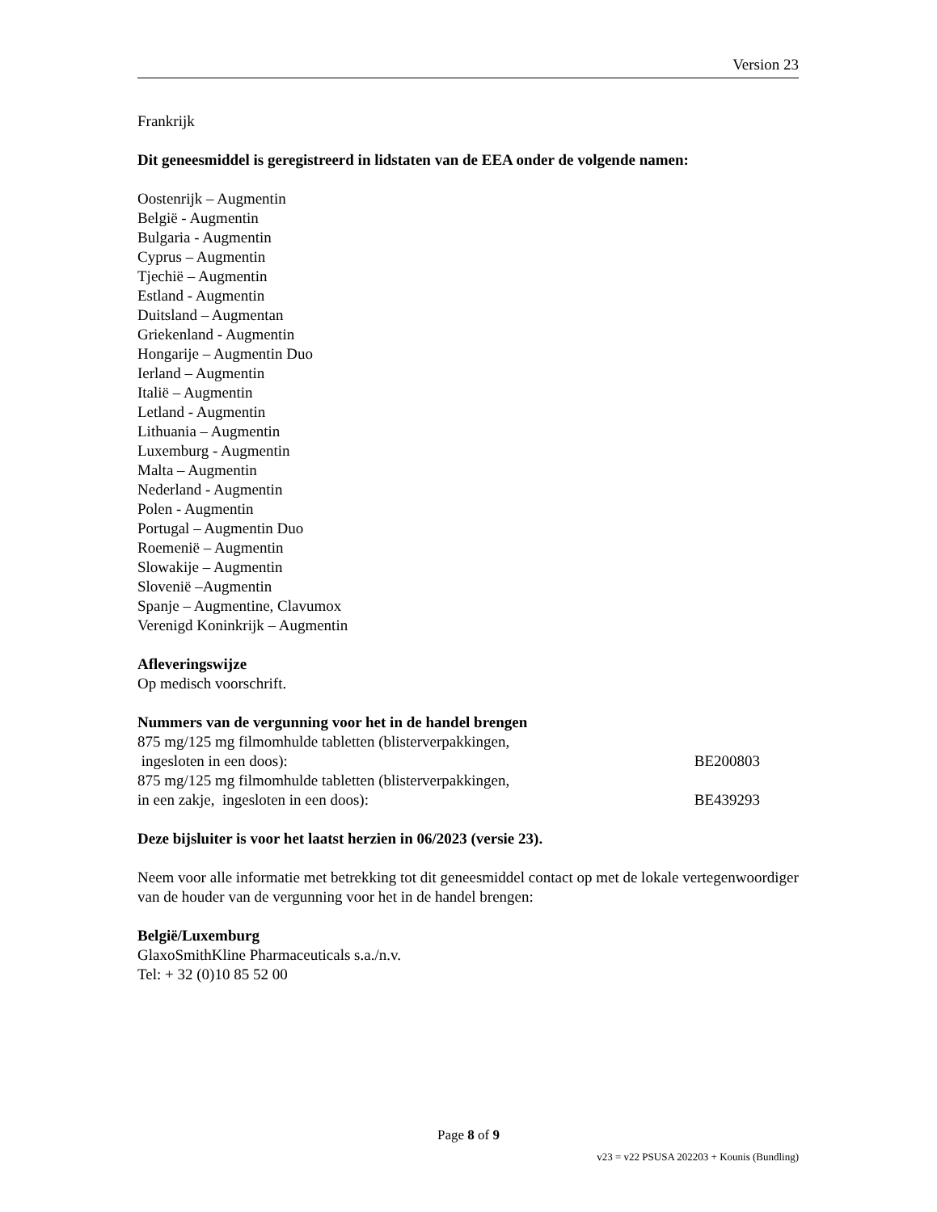Version 23
Frankrijk
Dit geneesmiddel is geregistreerd in lidstaten van de EEA onder de volgende namen:
Oostenrijk – Augmentin
België - Augmentin
Bulgaria - Augmentin
Cyprus – Augmentin
Tjechië – Augmentin
Estland - Augmentin
Duitsland – Augmentan
Griekenland - Augmentin
Hongarije – Augmentin Duo
Ierland – Augmentin
Italië – Augmentin
Letland - Augmentin
Lithuania – Augmentin
Luxemburg - Augmentin
Malta – Augmentin
Nederland - Augmentin
Polen - Augmentin
Portugal – Augmentin Duo
Roemenië – Augmentin
Slowakije – Augmentin
Slovenië –Augmentin
Spanje – Augmentine, Clavumox
Verenigd Koninkrijk – Augmentin
Afleveringswijze
Op medisch voorschrift.
Nummers van de vergunning voor het in de handel brengen
875 mg/125 mg filmomhulde tabletten (blisterverpakkingen,
ingesloten in een doos): BE200803
875 mg/125 mg filmomhulde tabletten (blisterverpakkingen,
in een zakje, ingesloten in een doos): BE439293
Deze bijsluiter is voor het laatst herzien in 06/2023 (versie 23).
Neem voor alle informatie met betrekking tot dit geneesmiddel contact op met de lokale vertegenwoordiger van de houder van de vergunning voor het in de handel brengen:
België/Luxemburg
GlaxoSmithKline Pharmaceuticals s.a./n.v.
Tel: + 32 (0)10 85 52 00
Page 8 of 9
v23 = v22 PSUSA 202203 + Kounis (Bundling)